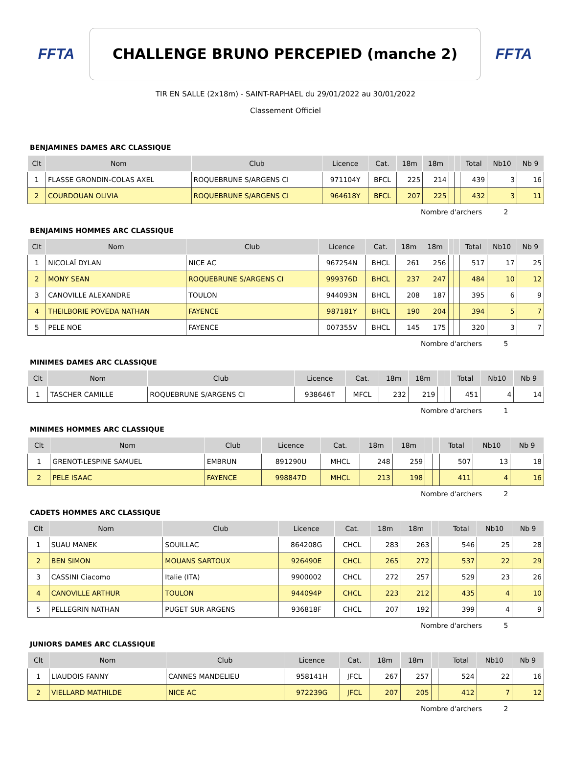FFTA
CHALLENGE BRUNO PERCEPIED (manche 2)
FFTA
TIR EN SALLE (2x18m) - SAINT-RAPHAEL du 29/01/2022 au 30/01/2022
Classement Officiel
BENJAMINES DAMES ARC CLASSIQUE
| Clt | Nom | Club | Licence | Cat. | 18m | 18m | | | Total | Nb10 | Nb 9 |
| --- | --- | --- | --- | --- | --- | --- | --- | --- | --- | --- | --- |
| 1 | FLASSE GRONDIN-COLAS AXEL | ROQUEBRUNE S/ARGENS CI | 971104Y | BFCL | 225 | 214 | | | 439 | 3 | 16 |
| 2 | COURDOUAN OLIVIA | ROQUEBRUNE S/ARGENS CI | 964618Y | BFCL | 207 | 225 | | | 432 | 3 | 11 |
Nombre d'archers 2
BENJAMINS HOMMES ARC CLASSIQUE
| Clt | Nom | Club | Licence | Cat. | 18m | 18m | | | Total | Nb10 | Nb 9 |
| --- | --- | --- | --- | --- | --- | --- | --- | --- | --- | --- | --- |
| 1 | NICOLAÏ DYLAN | NICE AC | 967254N | BHCL | 261 | 256 | | | 517 | 17 | 25 |
| 2 | MONY SEAN | ROQUEBRUNE S/ARGENS CI | 999376D | BHCL | 237 | 247 | | | 484 | 10 | 12 |
| 3 | CANOVILLE ALEXANDRE | TOULON | 944093N | BHCL | 208 | 187 | | | 395 | 6 | 9 |
| 4 | THEILBORIE POVEDA NATHAN | FAYENCE | 987181Y | BHCL | 190 | 204 | | | 394 | 5 | 7 |
| 5 | PELE NOE | FAYENCE | 007355V | BHCL | 145 | 175 | | | 320 | 3 | 7 |
Nombre d'archers 5
MINIMES DAMES ARC CLASSIQUE
| Clt | Nom | Club | Licence | Cat. | 18m | 18m | | | Total | Nb10 | Nb 9 |
| --- | --- | --- | --- | --- | --- | --- | --- | --- | --- | --- | --- |
| 1 | TASCHER CAMILLE | ROQUEBRUNE S/ARGENS CI | 938646T | MFCL | 232 | 219 | | | 451 | 4 | 14 |
Nombre d'archers 1
MINIMES HOMMES ARC CLASSIQUE
| Clt | Nom | Club | Licence | Cat. | 18m | 18m | | | Total | Nb10 | Nb 9 |
| --- | --- | --- | --- | --- | --- | --- | --- | --- | --- | --- | --- |
| 1 | GRENOT-LESPINE SAMUEL | EMBRUN | 891290U | MHCL | 248 | 259 | | | 507 | 13 | 18 |
| 2 | PELE ISAAC | FAYENCE | 998847D | MHCL | 213 | 198 | | | 411 | 4 | 16 |
Nombre d'archers 2
CADETS HOMMES ARC CLASSIQUE
| Clt | Nom | Club | Licence | Cat. | 18m | 18m | | | Total | Nb10 | Nb 9 |
| --- | --- | --- | --- | --- | --- | --- | --- | --- | --- | --- | --- |
| 1 | SUAU MANEK | SOUILLAC | 864208G | CHCL | 283 | 263 | | | 546 | 25 | 28 |
| 2 | BEN SIMON | MOUANS SARTOUX | 926490E | CHCL | 265 | 272 | | | 537 | 22 | 29 |
| 3 | CASSINI Ciacomo | Italie (ITA) | 9900002 | CHCL | 272 | 257 | | | 529 | 23 | 26 |
| 4 | CANOVILLE ARTHUR | TOULON | 944094P | CHCL | 223 | 212 | | | 435 | 4 | 10 |
| 5 | PELLEGRIN NATHAN | PUGET SUR ARGENS | 936818F | CHCL | 207 | 192 | | | 399 | 4 | 9 |
Nombre d'archers 5
JUNIORS DAMES ARC CLASSIQUE
| Clt | Nom | Club | Licence | Cat. | 18m | 18m | | | Total | Nb10 | Nb 9 |
| --- | --- | --- | --- | --- | --- | --- | --- | --- | --- | --- | --- |
| 1 | LIAUDOIS FANNY | CANNES MANDELIEU | 958141H | JFCL | 267 | 257 | | | 524 | 22 | 16 |
| 2 | VIELLARD MATHILDE | NICE AC | 972239G | JFCL | 207 | 205 | | | 412 | 7 | 12 |
Nombre d'archers 2